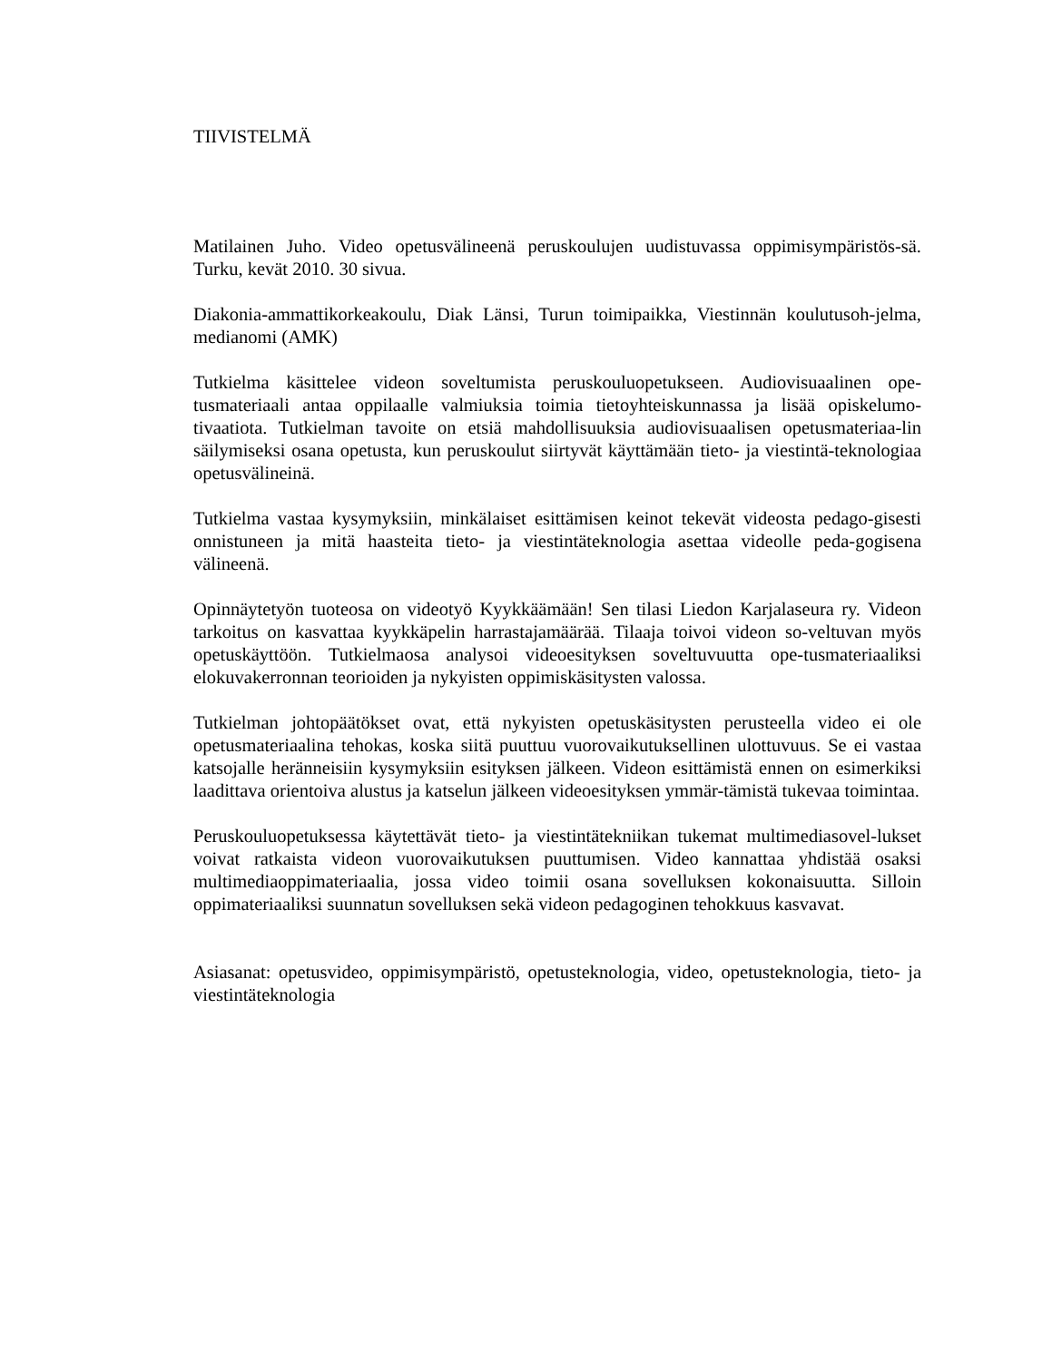TIIVISTELMÄ
Matilainen Juho. Video opetusvälineenä peruskoulujen uudistuvassa oppimisympäristös-sä. Turku, kevät 2010. 30 sivua.
Diakonia-ammattikorkeakoulu, Diak Länsi, Turun toimipaikka, Viestinnän koulutusoh-jelma, medianomi (AMK)
Tutkielma käsittelee videon soveltumista peruskouluopetukseen. Audiovisuaalinen ope-tusmateriaali antaa oppilaalle valmiuksia toimia tietoyhteiskunnassa ja lisää opiskelumo-tivaatiota. Tutkielman tavoite on etsiä mahdollisuuksia audiovisuaalisen opetusmateriaa-lin säilymiseksi osana opetusta, kun peruskoulut siirtyvät käyttämään tieto- ja viestintä-teknologiaa opetusvälineinä.
Tutkielma vastaa kysymyksiin, minkälaiset esittämisen keinot tekevät videosta pedago-gisesti onnistuneen ja mitä haasteita tieto- ja viestintäteknologia asettaa videolle peda-gogisena välineenä.
Opinnäytetyön tuoteosa on videotyö Kyykkäämään! Sen tilasi Liedon Karjalaseura ry. Videon tarkoitus on kasvattaa kyykkäpelin harrastajamäärää. Tilaaja toivoi videon so-veltuvan myös opetuskäyttöön. Tutkielmaosa analysoi videoesityksen soveltuvuutta ope-tusmateriaaliksi elokuvakerronnan teorioiden ja nykyisten oppimiskäsitysten valossa.
Tutkielman johtopäätökset ovat, että nykyisten opetuskäsitysten perusteella video ei ole opetusmateriaalina tehokas, koska siitä puuttuu vuorovaikutuksellinen ulottuvuus. Se ei vastaa katsojalle heränneisiin kysymyksiin esityksen jälkeen. Videon esittämistä ennen on esimerkiksi laadittava orientoiva alustus ja katselun jälkeen videoesityksen ymmär-tämistä tukevaa toimintaa.
Peruskouluopetuksessa käytettävät tieto- ja viestintätekniikan tukemat multimediasovel-lukset voivat ratkaista videon vuorovaikutuksen puuttumisen. Video kannattaa yhdistää osaksi multimediaoppimateriaalia, jossa video toimii osana sovelluksen kokonaisuutta. Silloin oppimateriaaliksi suunnatun sovelluksen sekä videon pedagoginen tehokkuus kasvavat.
Asiasanat: opetusvideo, oppimisympäristö, opetusteknologia, video, opetusteknologia, tieto- ja viestintäteknologia